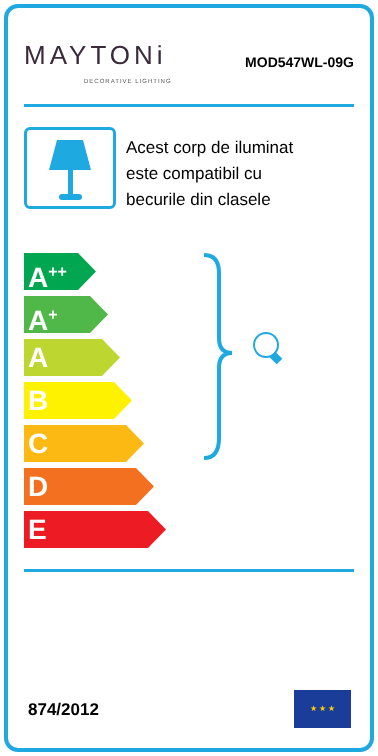MAYTONi
DECORATIVE LIGHTING
MOD547WL-09G
Acest corp de iluminat
este compatibil cu
becurile din clasele
A<sup>++</sup>
A<sup>+</sup>
A
B
C
D
E
874/2012
★ ★ ★